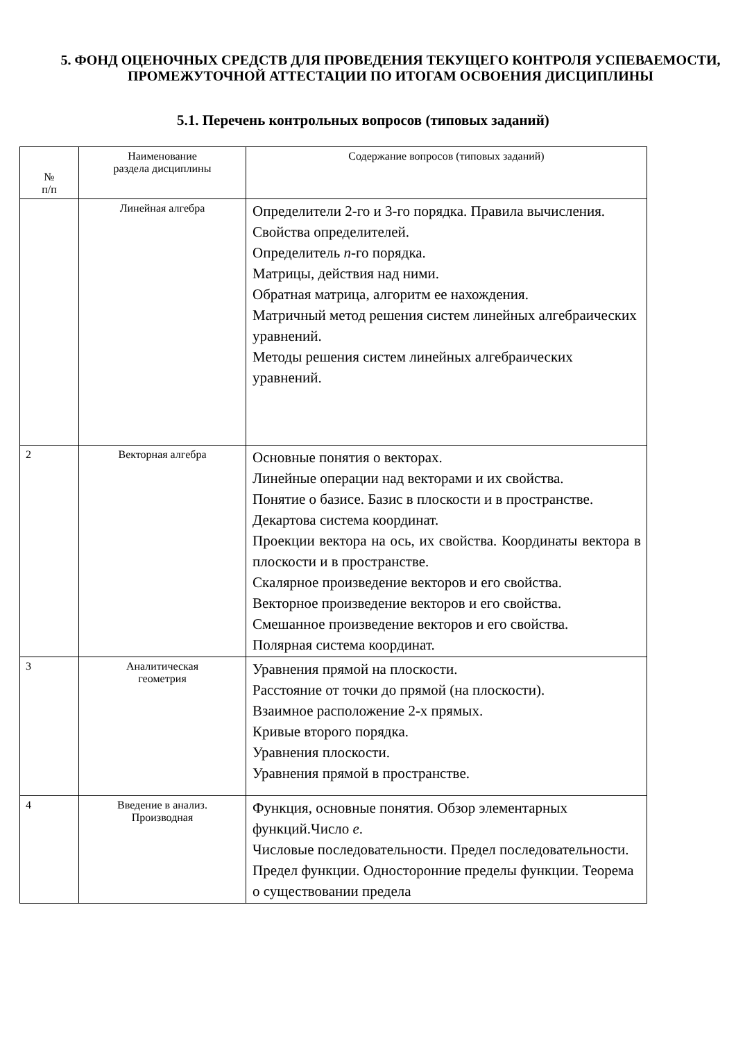5. ФОНД ОЦЕНОЧНЫХ СРЕДСТВ ДЛЯ ПРОВЕДЕНИЯ ТЕКУЩЕГО КОНТРОЛЯ УСПЕВАЕМОСТИ, ПРОМЕЖУТОЧНОЙ АТТЕСТАЦИИ ПО ИТОГАМ ОСВОЕНИЯ ДИСЦИПЛИНЫ
5.1. Перечень контрольных вопросов (типовых заданий)
| № п/п | Наименование раздела дисциплины | Содержание вопросов (типовых заданий) |
| --- | --- | --- |
| | Линейная алгебра | Определители 2-го и 3-го порядка. Правила вычисления. Свойства определителей. Определитель n -го порядка. Матрицы, действия над ними. Обратная матрица, алгоритм ее нахождения. Матричный метод решения систем линейных алгебраических уравнений. Методы решения систем линейных алгебраических уравнений. |
| 2 | Векторная алгебра | Основные понятия о векторах. Линейные операции над векторами и их свойства. Понятие о базисе. Базис в плоскости и в пространстве. Декартова система координат. Проекции вектора на ось, их свойства. Координаты вектора в плоскости и в пространстве. Скалярное произведение векторов и его свойства. Векторное произведение векторов и его свойства. Смешанное произведение векторов и его свойства. Полярная система координат. |
| 3 | Аналитическая геометрия | Уравнения прямой на плоскости. Расстояние от точки до прямой (на плоскости). Взаимное расположение 2-х прямых. Кривые второго порядка. Уравнения плоскости. Уравнения прямой в пространстве. |
| 4 | Введение в анализ. Производная | Функция, основные понятия. Обзор элементарных функций.Число e . Числовые последовательности. Предел последовательности. Предел функции. Односторонние пределы функции. Теорема о существовании предела |